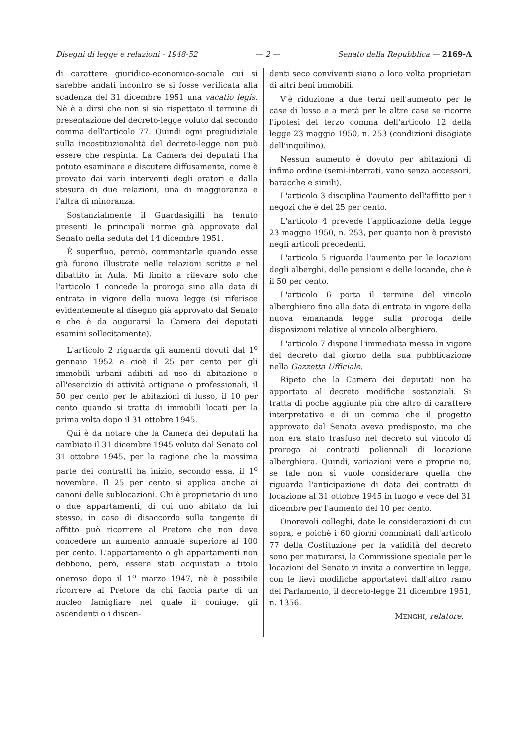Disegni di legge e relazioni - 1948-52 — 2 — Senato della Repubblica — 2169-A
di carattere giuridico-economico-sociale cui si sarebbe andati incontro se si fosse verificata alla scadenza del 31 dicembre 1951 una vacatio legis. Nè è a dirsi che non si sia rispettato il termine di presentazione del decreto-legge voluto dal secondo comma dell'articolo 77. Quindi ogni pregiudiziale sulla incostituzionalità del decreto-legge non può essere che respinta. La Camera dei deputati l'ha potuto esaminare e discutere diffusamente, come è provato dai varii interventi degli oratori e dalla stesura di due relazioni, una di maggioranza e l'altra di minoranza.
Sostanzialmente il Guardasigilli ha tenuto presenti le principali norme già approvate dal Senato nella seduta del 14 dicembre 1951.
È superfluo, perciò, commentarle quando esse già furono illustrate nelle relazioni scritte e nel dibattito in Aula. Mi limito a rilevare solo che l'articolo 1 concede la proroga sino alla data di entrata in vigore della nuova legge (si riferisce evidentemente al disegno già approvato dal Senato e che è da augurarsi la Camera dei deputati esamini sollecitamente).
L'articolo 2 riguarda gli aumenti dovuti dal 1<sup>o</sup> gennaio 1952 e cioè il 25 per cento per gli immobili urbani adibiti ad uso di abitazione o all'esercizio di attività artigiane o professionali, il 50 per cento per le abitazioni di lusso, il 10 per cento quando si tratta di immobili locati per la prima volta dopo il 31 ottobre 1945.
Qui è da notare che la Camera dei deputati ha cambiato il 31 dicembre 1945 voluto dal Senato col 31 ottobre 1945, per la ragione che la massima parte dei contratti ha inizio, secondo essa, il 1<sup>o</sup> novembre. Il 25 per cento si applica anche ai canoni delle sublocazioni. Chi è proprietario di uno o due appartamenti, di cui uno abitato da lui stesso, in caso di disaccordo sulla tangente di affitto può ricorrere al Pretore che non deve concedere un aumento annuale superiore al 100 per cento. L'appartamento o gli appartamenti non debbono, però, essere stati acquistati a titolo oneroso dopo il 1<sup>o</sup> marzo 1947, nè è possibile ricorrere al Pretore da chi faccia parte di un nucleo famigliare nel quale il coniuge, gli ascendenti o i discen-
denti seco conviventi siano a loro volta proprietari di altri beni immobili.
V'è riduzione a due terzi nell'aumento per le case di lusso e a metà per le altre case se ricorre l'ipotesi del terzo comma dell'articolo 12 della legge 23 maggio 1950, n. 253 (condizioni disagiate dell'inquilino).
Nessun aumento è dovuto per abitazioni di infimo ordine (semi-interrati, vano senza accessori, baracche e simili).
L'articolo 3 disciplina l'aumento dell'affitto per i negozi che è del 25 per cento.
L'articolo 4 prevede l'applicazione della legge 23 maggio 1950, n. 253, per quanto non è previsto negli articoli precedenti.
L'articolo 5 riguarda l'aumento per le locazioni degli alberghi, delle pensioni e delle locande, che è il 50 per cento.
L'articolo 6 porta il termine del vincolo alberghiero fino alla data di entrata in vigore della nuova emananda legge sulla proroga delle disposizioni relative al vincolo alberghiero.
L'articolo 7 dispone l'immediata messa in vigore del decreto dal giorno della sua pubblicazione nella Gazzetta Ufficiale.
Ripeto che la Camera dei deputati non ha apportato al decreto modifiche sostanziali. Si tratta di poche aggiunte più che altro di carattere interpretativo e di un comma che il progetto approvato dal Senato aveva predisposto, ma che non era stato trasfuso nel decreto sul vincolo di proroga ai contratti poliennali di locazione alberghiera. Quindi, variazioni vere e proprie no, se tale non si vuole considerare quella che riguarda l'anticipazione di data dei contratti di locazione al 31 ottobre 1945 in luogo e vece del 31 dicembre per l'aumento del 10 per cento.
Onorevoli colleghi, date le considerazioni di cui sopra, e poichè i 60 giorni comminati dall'articolo 77 della Costituzione per la validità del decreto sono per maturarsi, la Commissione speciale per le locazioni del Senato vi invita a convertire in legge, con le lievi modifiche apportatevi dall'altro ramo del Parlamento, il decreto-legge 21 dicembre 1951, n. 1356.
MENGHI, relatore.